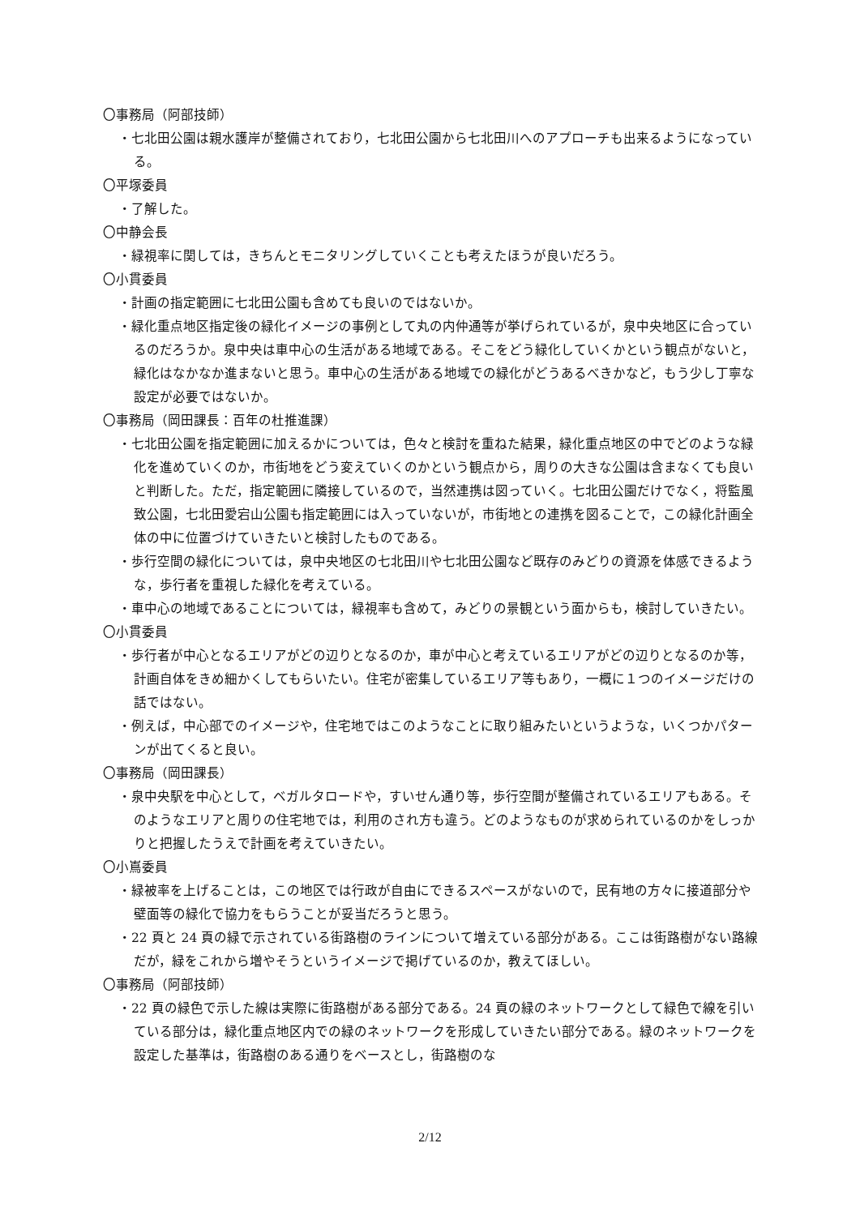〇事務局（阿部技師）
・七北田公園は親水護岸が整備されており，七北田公園から七北田川へのアプローチも出来るようになっている。
〇平塚委員
・了解した。
〇中静会長
・緑視率に関しては，きちんとモニタリングしていくことも考えたほうが良いだろう。
〇小貫委員
・計画の指定範囲に七北田公園も含めても良いのではないか。
・緑化重点地区指定後の緑化イメージの事例として丸の内仲通等が挙げられているが，泉中央地区に合っているのだろうか。泉中央は車中心の生活がある地域である。そこをどう緑化していくかという観点がないと，緑化はなかなか進まないと思う。車中心の生活がある地域での緑化がどうあるべきかなど，もう少し丁寧な設定が必要ではないか。
〇事務局（岡田課長：百年の杜推進課）
・七北田公園を指定範囲に加えるかについては，色々と検討を重ねた結果，緑化重点地区の中でどのような緑化を進めていくのか，市街地をどう変えていくのかという観点から，周りの大きな公園は含まなくても良いと判断した。ただ，指定範囲に隣接しているので，当然連携は図っていく。七北田公園だけでなく，将監風致公園，七北田愛宕山公園も指定範囲には入っていないが，市街地との連携を図ることで，この緑化計画全体の中に位置づけていきたいと検討したものである。
・歩行空間の緑化については，泉中央地区の七北田川や七北田公園など既存のみどりの資源を体感できるような，歩行者を重視した緑化を考えている。
・車中心の地域であることについては，緑視率も含めて，みどりの景観という面からも，検討していきたい。
〇小貫委員
・歩行者が中心となるエリアがどの辺りとなるのか，車が中心と考えているエリアがどの辺りとなるのか等，計画自体をきめ細かくしてもらいたい。住宅が密集しているエリア等もあり，一概に１つのイメージだけの話ではない。
・例えば，中心部でのイメージや，住宅地ではこのようなことに取り組みたいというような，いくつかパターンが出てくると良い。
〇事務局（岡田課長）
・泉中央駅を中心として，ベガルタロードや，すいせん通り等，歩行空間が整備されているエリアもある。そのようなエリアと周りの住宅地では，利用のされ方も違う。どのようなものが求められているのかをしっかりと把握したうえで計画を考えていきたい。
〇小嶌委員
・緑被率を上げることは，この地区では行政が自由にできるスペースがないので，民有地の方々に接道部分や壁面等の緑化で協力をもらうことが妥当だろうと思う。
・22 頁と 24 頁の緑で示されている街路樹のラインについて増えている部分がある。ここは街路樹がない路線だが，緑をこれから増やそうというイメージで掲げているのか，教えてほしい。
〇事務局（阿部技師）
・22 頁の緑色で示した線は実際に街路樹がある部分である。24 頁の緑のネットワークとして緑色で線を引いている部分は，緑化重点地区内での緑のネットワークを形成していきたい部分である。緑のネットワークを設定した基準は，街路樹のある通りをベースとし，街路樹のな
2/12